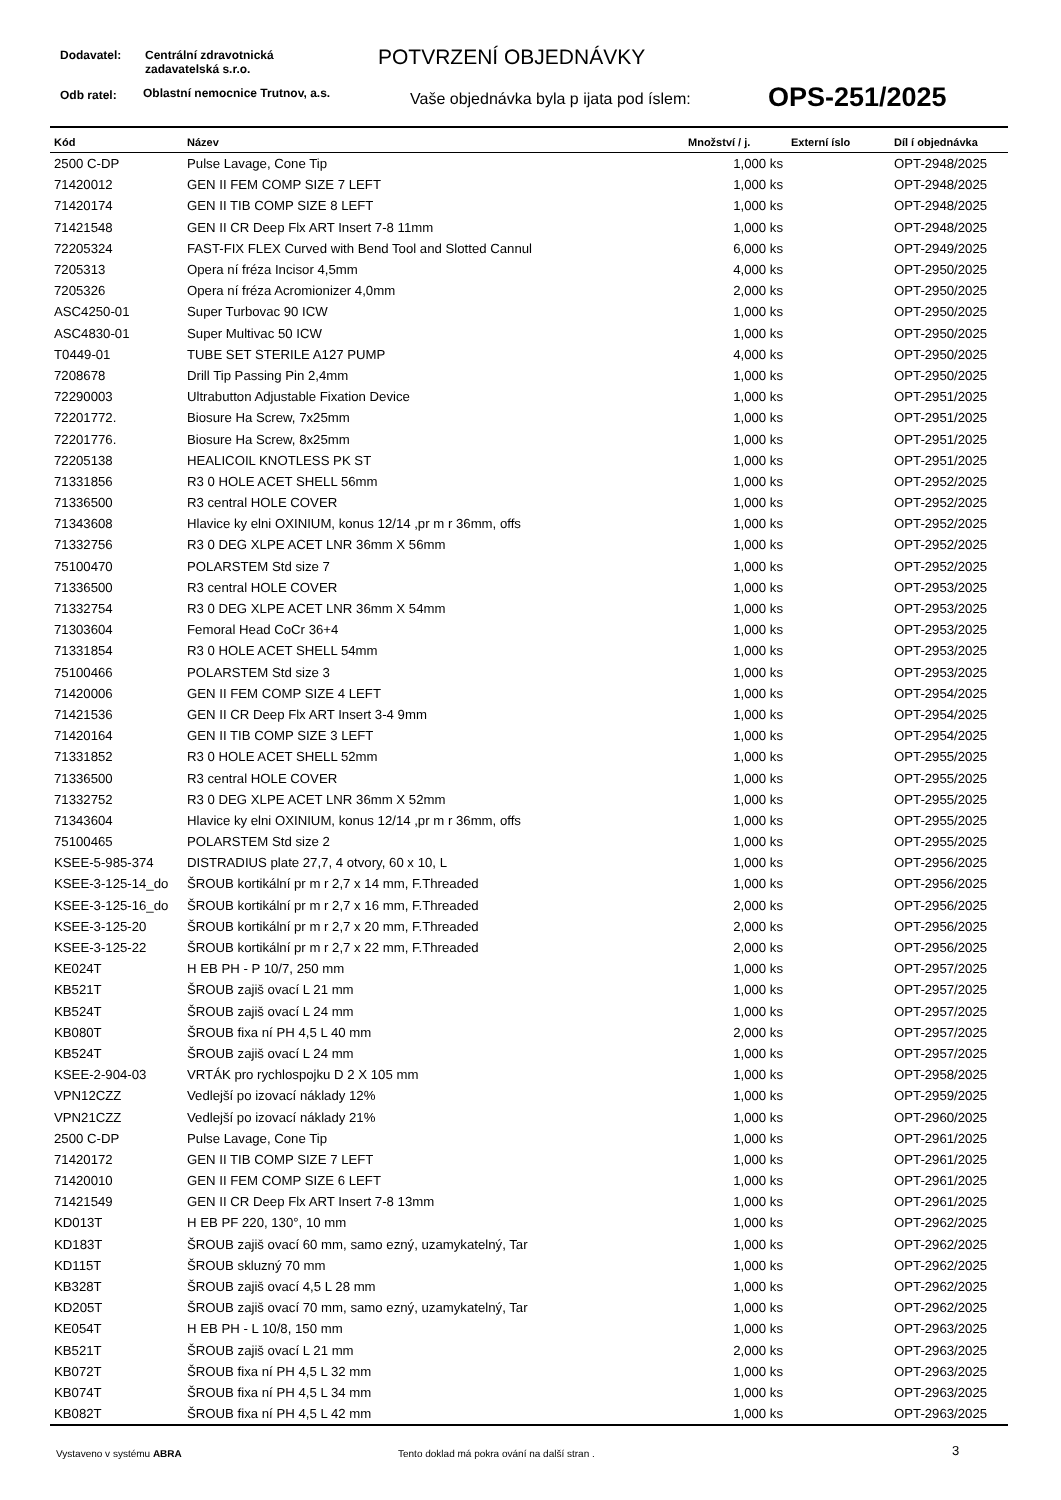Dodavatel:
Centrální zdravotnická
zadavatelská s.r.o.
Odb ratel:
Oblastní nemocnice Trutnov, a.s.
POTVRZENÍ OBJEDNÁVKY
Vaše objednávka byla p ijata pod íslem:
OPS-251/2025
| Kód | Název | Množství / j. | Externí íslo | Díl í objednávka |
| --- | --- | --- | --- | --- |
| 2500 C-DP | Pulse Lavage, Cone Tip | 1,000 ks | | OPT-2948/2025 |
| 71420012 | GEN II FEM COMP SIZE 7 LEFT | 1,000 ks | | OPT-2948/2025 |
| 71420174 | GEN II TIB COMP SIZE 8 LEFT | 1,000 ks | | OPT-2948/2025 |
| 71421548 | GEN II CR Deep Flx ART Insert 7-8 11mm | 1,000 ks | | OPT-2948/2025 |
| 72205324 | FAST-FIX FLEX Curved with Bend Tool and Slotted Cannul | 6,000 ks | | OPT-2949/2025 |
| 7205313 | Opera ní fréza Incisor 4,5mm | 4,000 ks | | OPT-2950/2025 |
| 7205326 | Opera ní fréza Acromionizer 4,0mm | 2,000 ks | | OPT-2950/2025 |
| ASC4250-01 | Super Turbovac 90 ICW | 1,000 ks | | OPT-2950/2025 |
| ASC4830-01 | Super Multivac 50 ICW | 1,000 ks | | OPT-2950/2025 |
| T0449-01 | TUBE SET STERILE A127 PUMP | 4,000 ks | | OPT-2950/2025 |
| 7208678 | Drill Tip Passing Pin 2,4mm | 1,000 ks | | OPT-2950/2025 |
| 72290003 | Ultrabutton Adjustable Fixation Device | 1,000 ks | | OPT-2951/2025 |
| 72201772. | Biosure Ha Screw, 7x25mm | 1,000 ks | | OPT-2951/2025 |
| 72201776. | Biosure Ha Screw, 8x25mm | 1,000 ks | | OPT-2951/2025 |
| 72205138 | HEALICOIL KNOTLESS PK ST | 1,000 ks | | OPT-2951/2025 |
| 71331856 | R3 0 HOLE ACET SHELL 56mm | 1,000 ks | | OPT-2952/2025 |
| 71336500 | R3 central HOLE COVER | 1,000 ks | | OPT-2952/2025 |
| 71343608 | Hlavice ky elni OXINIUM, konus 12/14 ,pr m r 36mm, offs | 1,000 ks | | OPT-2952/2025 |
| 71332756 | R3 0 DEG XLPE ACET LNR 36mm X 56mm | 1,000 ks | | OPT-2952/2025 |
| 75100470 | POLARSTEM Std size 7 | 1,000 ks | | OPT-2952/2025 |
| 71336500 | R3 central HOLE COVER | 1,000 ks | | OPT-2953/2025 |
| 71332754 | R3 0 DEG XLPE ACET LNR 36mm X 54mm | 1,000 ks | | OPT-2953/2025 |
| 71303604 | Femoral Head CoCr 36+4 | 1,000 ks | | OPT-2953/2025 |
| 71331854 | R3 0 HOLE ACET SHELL 54mm | 1,000 ks | | OPT-2953/2025 |
| 75100466 | POLARSTEM Std size 3 | 1,000 ks | | OPT-2953/2025 |
| 71420006 | GEN II FEM COMP SIZE 4 LEFT | 1,000 ks | | OPT-2954/2025 |
| 71421536 | GEN II CR Deep Flx ART Insert 3-4 9mm | 1,000 ks | | OPT-2954/2025 |
| 71420164 | GEN II TIB COMP SIZE 3 LEFT | 1,000 ks | | OPT-2954/2025 |
| 71331852 | R3 0 HOLE ACET SHELL 52mm | 1,000 ks | | OPT-2955/2025 |
| 71336500 | R3 central HOLE COVER | 1,000 ks | | OPT-2955/2025 |
| 71332752 | R3 0 DEG XLPE ACET LNR 36mm X 52mm | 1,000 ks | | OPT-2955/2025 |
| 71343604 | Hlavice ky elni OXINIUM, konus 12/14 ,pr m r 36mm, offs | 1,000 ks | | OPT-2955/2025 |
| 75100465 | POLARSTEM Std size 2 | 1,000 ks | | OPT-2955/2025 |
| KSEE-5-985-374 | DISTRADIUS plate 27,7, 4 otvory, 60 x 10, L | 1,000 ks | | OPT-2956/2025 |
| KSEE-3-125-14_do | ŠROUB kortikální pr m r 2,7 x 14 mm, F.Threaded | 1,000 ks | | OPT-2956/2025 |
| KSEE-3-125-16_do | ŠROUB kortikální pr m r 2,7 x 16 mm, F.Threaded | 2,000 ks | | OPT-2956/2025 |
| KSEE-3-125-20 | ŠROUB kortikální pr m r 2,7 x 20 mm, F.Threaded | 2,000 ks | | OPT-2956/2025 |
| KSEE-3-125-22 | ŠROUB kortikální pr m r 2,7 x 22 mm, F.Threaded | 2,000 ks | | OPT-2956/2025 |
| KE024T | H EB PH - P 10/7, 250 mm | 1,000 ks | | OPT-2957/2025 |
| KB521T | ŠROUB zajiš ovací L 21 mm | 1,000 ks | | OPT-2957/2025 |
| KB524T | ŠROUB zajiš ovací L 24 mm | 1,000 ks | | OPT-2957/2025 |
| KB080T | ŠROUB fixa ní PH 4,5 L 40 mm | 2,000 ks | | OPT-2957/2025 |
| KB524T | ŠROUB zajiš ovací L 24 mm | 1,000 ks | | OPT-2957/2025 |
| KSEE-2-904-03 | VRTÁK pro rychlospojku D 2 X 105 mm | 1,000 ks | | OPT-2958/2025 |
| VPN12CZZ | Vedlejší po izovací náklady 12% | 1,000 ks | | OPT-2959/2025 |
| VPN21CZZ | Vedlejší po izovací náklady 21% | 1,000 ks | | OPT-2960/2025 |
| 2500 C-DP | Pulse Lavage, Cone Tip | 1,000 ks | | OPT-2961/2025 |
| 71420172 | GEN II TIB COMP SIZE 7 LEFT | 1,000 ks | | OPT-2961/2025 |
| 71420010 | GEN II FEM COMP SIZE 6 LEFT | 1,000 ks | | OPT-2961/2025 |
| 71421549 | GEN II CR Deep Flx ART Insert 7-8 13mm | 1,000 ks | | OPT-2961/2025 |
| KD013T | H EB PF 220, 130°, 10 mm | 1,000 ks | | OPT-2962/2025 |
| KD183T | ŠROUB zajiš ovací 60 mm, samo ezný, uzamykatelný, Tar | 1,000 ks | | OPT-2962/2025 |
| KD115T | ŠROUB skluzný 70 mm | 1,000 ks | | OPT-2962/2025 |
| KB328T | ŠROUB zajiš ovací 4,5 L 28 mm | 1,000 ks | | OPT-2962/2025 |
| KD205T | ŠROUB zajiš ovací 70 mm, samo ezný, uzamykatelný, Tar | 1,000 ks | | OPT-2962/2025 |
| KE054T | H EB PH - L 10/8, 150 mm | 1,000 ks | | OPT-2963/2025 |
| KB521T | ŠROUB zajiš ovací L 21 mm | 2,000 ks | | OPT-2963/2025 |
| KB072T | ŠROUB fixa ní PH 4,5 L 32 mm | 1,000 ks | | OPT-2963/2025 |
| KB074T | ŠROUB fixa ní PH 4,5 L 34 mm | 1,000 ks | | OPT-2963/2025 |
| KB082T | ŠROUB fixa ní PH 4,5 L 42 mm | 1,000 ks | | OPT-2963/2025 |
Vystaveno v systému ABRA
Tento doklad má pokra ování na další stran .
3